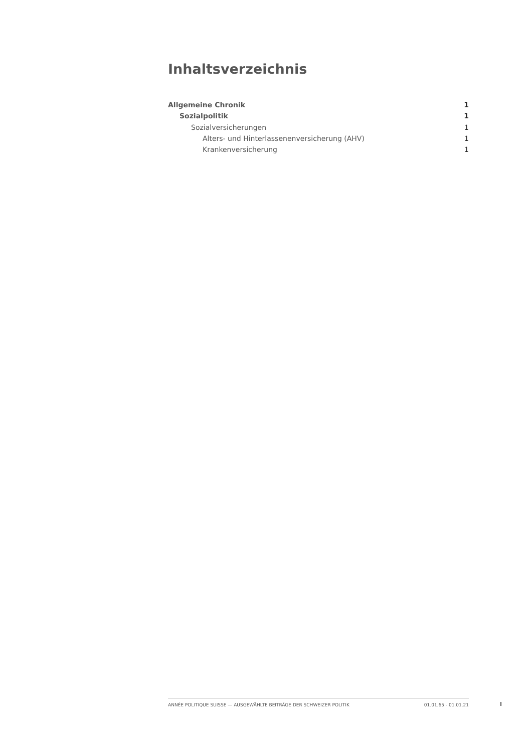Inhaltsverzeichnis
Allgemeine Chronik 1
Sozialpolitik 1
Sozialversicherungen 1
Alters- und Hinterlassenenversicherung (AHV) 1
Krankenversicherung 1
ANNÉE POLITIQUE SUISSE — AUSGEWÄHLTE BEITRÄGE DER SCHWEIZER POLITIK 01.01.65 - 01.01.21
I